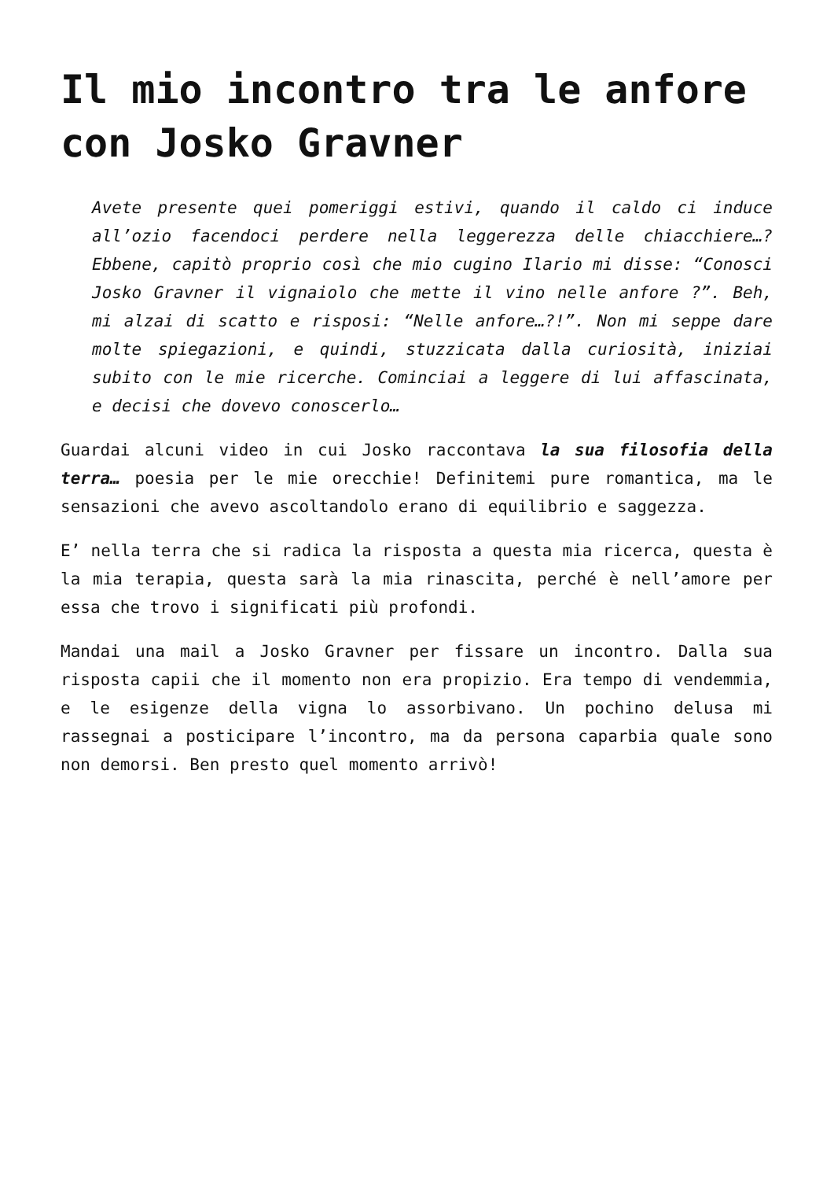Il mio incontro tra le anfore con Josko Gravner
Avete presente quei pomeriggi estivi, quando il caldo ci induce all’ozio facendoci perdere nella leggerezza delle chiacchiere…? Ebbene, capitò proprio così che mio cugino Ilario mi disse: “Conosci Josko Gravner il vignaiolo che mette il vino nelle anfore ?”. Beh, mi alzai di scatto e risposi: “Nelle anfore…?!”. Non mi seppe dare molte spiegazioni, e quindi, stuzzicata dalla curiosità, iniziai subito con le mie ricerche. Cominciai a leggere di lui affascinata, e decisi che dovevo conoscerlo…
Guardai alcuni video in cui Josko raccontava la sua filosofia della terra… poesia per le mie orecchie! Definitemi pure romantica, ma le sensazioni che avevo ascoltandolo erano di equilibrio e saggezza.
E’ nella terra che si radica la risposta a questa mia ricerca, questa è la mia terapia, questa sarà la mia rinascita, perché è nell’amore per essa che trovo i significati più profondi.
Mandai una mail a Josko Gravner per fissare un incontro. Dalla sua risposta capii che il momento non era propizio. Era tempo di vendemmia, e le esigenze della vigna lo assorbivano. Un pochino delusa mi rassegnai a posticipare l’incontro, ma da persona caparbia quale sono non demorsi. Ben presto quel momento arrivò!